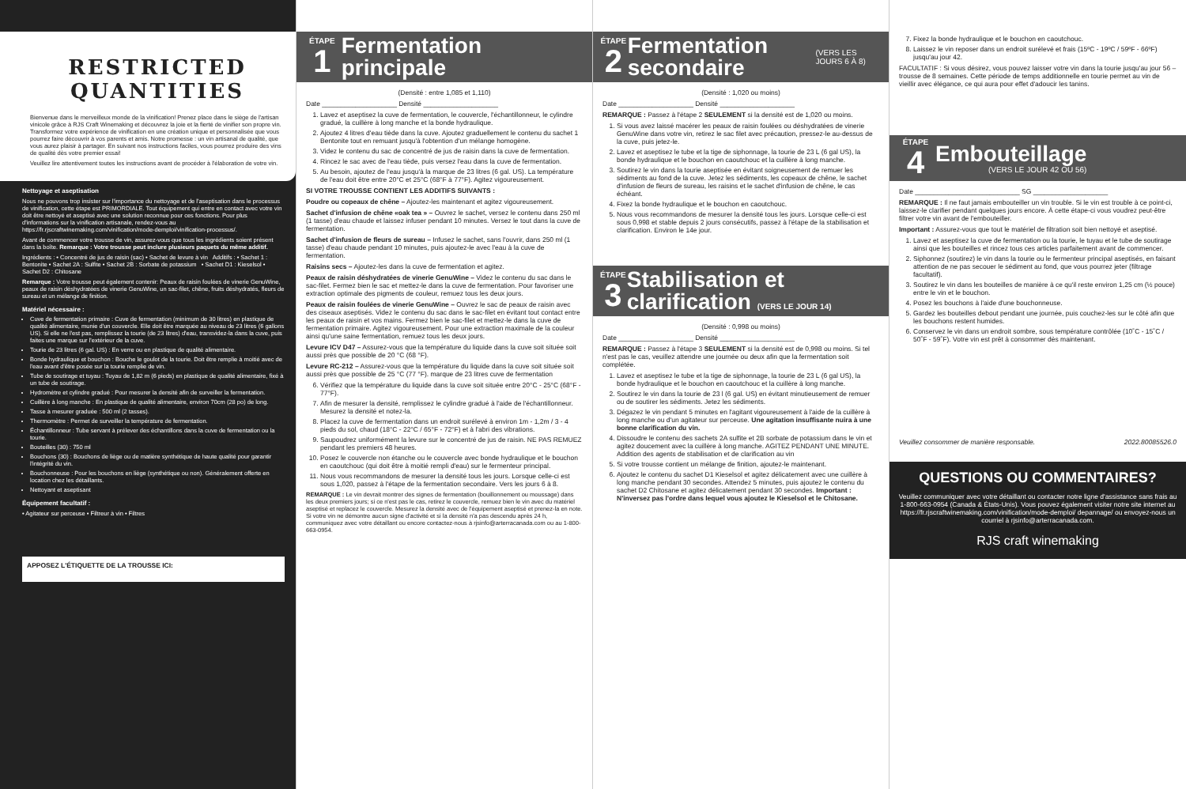RESTRICTED
QUANTITIES
Bienvenue dans le merveilleux monde de la vinification! Prenez place dans le siège de l'artisan vinicole grâce à RJS Craft Winemaking et découvrez la joie et la fierté de vinifier son propre vin. Transformez votre expérience de vinification en une création unique et personnalisée que vous pourrez faire découvrir à vos parents et amis. Notre promesse : un vin artisanal de qualité, que vous aurez plaisir à partager. En suivant nos instructions faciles, vous pourrez produire des vins de qualité dès votre premier essai!
Veuillez lire attentivement toutes les instructions avant de procéder à l'élaboration de votre vin.
Nettoyage et aseptisation
Nous ne pouvons trop insister sur l'importance du nettoyage et de l'aseptisation dans le processus de vinification, cette étape est PRIMORDIALE. Tout équipement qui entre en contact avec votre vin doit être nettoyé et aseptisé avec une solution reconnue pour ces fonctions. Pour plus d'informations sur la vinification artisanale, rendez-vous au https://fr.rjscraftwinemaking.com/vinification/mode-demploi/vinification-processus/.
Avant de commencer votre trousse de vin, assurez-vous que tous les ingrédients soient présent dans la boîte. Remarque : Votre trousse peut inclure plusieurs paquets du même additif.
Ingrédients : • Concentré de jus de raisin (sac) • Sachet de levure à vin Additifs : • Sachet 1 : Bentonite • Sachet 2A : Sulfite • Sachet 2B : Sorbate de potassium • Sachet D1 : Kieselsol • Sachet D2 : Chitosane
Remarque : Votre trousse peut également contenir: Peaux de raisin foulées de vinerie GenuWine, peaux de raisin déshydratées de vinerie GenuWine, un sac-filet, chêne, fruits déshydratés, fleurs de sureau et un mélange de finition.
Matériel nécessaire :
Cuve de fermentation primaire : Cuve de fermentation (minimum de 30 litres) en plastique de qualité alimentaire, munie d'un couvercle. Elle doit être marquée au niveau de 23 litres (6 gallons US). Si elle ne l'est pas, remplissez la tourie (de 23 litres) d'eau, transvidez-la dans la cuve, puis faites une marque sur l'extérieur de la cuve.
Tourie de 23 litres (6 gal. US) : En verre ou en plastique de qualité alimentaire.
Bonde hydraulique et bouchon : Bouche le goulot de la tourie. Doit être remplie à moitié avec de l'eau avant d'être posée sur la tourie remplie de vin.
Tube de soutirage et tuyau : Tuyau de 1,82 m (6 pieds) en plastique de qualité alimentaire, fixé à un tube de soutirage.
Hydromètre et cylindre gradué : Pour mesurer la densité afin de surveiller la fermentation.
Cuillère à long manche : En plastique de qualité alimentaire, environ 70cm (28 po) de long.
Tasse à mesurer graduée : 500 ml (2 tasses).
Thermomètre : Permet de surveiller la température de fermentation.
Échantillonneur : Tube servant à prélever des échantillons dans la cuve de fermentation ou la tourie.
Bouteilles (30) : 750 ml
Bouchons (30) : Bouchons de liège ou de matière synthétique de haute qualité pour garantir l'intégrité du vin.
Bouchonneuse : Pour les bouchons en liège (synthétique ou non). Généralement offerte en location chez les détaillants.
Nettoyant et aseptisant
Équipement facultatif :
• Agitateur sur perceuse • Filtreur à vin • Filtres
APPOSEZ L'ÉTIQUETTE DE LA TROUSSE ICI:
ÉTAPE
1
Fermentation principale
(Densité : entre 1,085 et 1,110)
Date ____________________ Densité ____________________
1. Lavez et aseptisez la cuve de fermentation, le couvercle, l'échantillonneur, le cylindre gradué, la cuillère à long manche et la bonde hydraulique.
2. Ajoutez 4 litres d'eau tiède dans la cuve. Ajoutez graduellement le contenu du sachet 1 Bentonite tout en remuant jusqu'à l'obtention d'un mélange homogène.
3. Videz le contenu du sac de concentré de jus de raisin dans la cuve de fermentation.
4. Rincez le sac avec de l'eau tiède, puis versez l'eau dans la cuve de fermentation.
5. Au besoin, ajoutez de l'eau jusqu'à la marque de 23 litres (6 gal. US). La température de l'eau doit être entre 20°C et 25°C (68°F à 77°F). Agitez vigoureusement.
SI VOTRE TROUSSE CONTIENT LES ADDITIFS SUIVANTS :
Poudre ou copeaux de chêne – Ajoutez-les maintenant et agitez vigoureusement.
Sachet d'infusion de chêne «oak tea » – Ouvrez le sachet, versez le contenu dans 250 ml (1 tasse) d'eau chaude et laissez infuser pendant 10 minutes. Versez le tout dans la cuve de fermentation.
Sachet d'infusion de fleurs de sureau – Infusez le sachet, sans l'ouvrir, dans 250 ml (1 tasse) d'eau chaude pendant 10 minutes, puis ajoutez-le avec l'eau à la cuve de fermentation.
Raisins secs – Ajoutez-les dans la cuve de fermentation et agitez.
Peaux de raisin déshydratées de vinerie GenuWine – Videz le contenu du sac dans le sac-filet. Fermez bien le sac et mettez-le dans la cuve de fermentation. Pour favoriser une extraction optimale des pigments de couleur, remuez tous les deux jours.
Peaux de raisin foulées de vinerie GenuWine – Ouvrez le sac de peaux de raisin avec des ciseaux aseptisés. Videz le contenu du sac dans le sac-filet en évitant tout contact entre les peaux de raisin et vos mains. Fermez bien le sac-filet et mettez-le dans la cuve de fermentation primaire. Agitez vigoureusement. Pour une extraction maximale de la couleur ainsi qu'une saine fermentation, remuez tous les deux jours.
Levure ICV D47 – Assurez-vous que la température du liquide dans la cuve soit située soit aussi près que possible de 20 °C (68 °F).
Levure RC-212 – Assurez-vous que la température du liquide dans la cuve soit située soit aussi près que possible de 25 °C (77 °F). marque de 23 litres cuve de fermentation
6. Vérifiez que la température du liquide dans la cuve soit située entre 20°C - 25°C (68°F - 77°F).
7. Afin de mesurer la densité, remplissez le cylindre gradué à l'aide de l'échantillonneur. Mesurez la densité et notez-la.
8. Placez la cuve de fermentation dans un endroit surélevé à environ 1m - 1,2m / 3 - 4 pieds du sol, chaud (18°C - 22°C / 65°F - 72°F) et à l'abri des vibrations.
9. Saupoudrez uniformément la levure sur le concentré de jus de raisin. NE PAS REMUEZ pendant les premiers 48 heures.
10. Posez le couvercle non étanche ou le couvercle avec bonde hydraulique et le bouchon en caoutchouc (qui doit être à moitié rempli d'eau) sur le fermenteur principal.
11. Nous vous recommandons de mesurer la densité tous les jours. Lorsque celle-ci est sous 1,020, passez à l'étape de la fermentation secondaire. Vers les jours 6 à 8.
REMARQUE : Le vin devrait montrer des signes de fermentation (bouillonnement ou moussage) dans les deux premiers jours; si ce n'est pas le cas, retirez le couvercle, remuez bien le vin avec du matériel aseptisé et replacez le couvercle. Mesurez la densité avec de l'équipement aseptisé et prenez-la en note. Si votre vin ne démontre aucun signe d'activité et si la densité n'a pas descendu après 24 h, communiquez avec votre détaillant ou encore contactez-nous à rjsinfo@arterracanada.com ou au 1-800-663-0954.
ÉTAPE
2
Fermentation secondaire
(VERS LES JOURS 6 À 8)
(Densité : 1,020 ou moins)
Date ____________________ Densité ____________________
REMARQUE : Passez à l'étape 2 SEULEMENT si la densité est de 1,020 ou moins.
1. Si vous avez laissé macérer les peaux de raisin foulées ou déshydratées de vinerie GenuWine dans votre vin, retirez le sac filet avec précaution, pressez-le au-dessus de la cuve, puis jetez-le.
2. Lavez et aseptisez le tube et la tige de siphonnage, la tourie de 23 L (6 gal US), la bonde hydraulique et le bouchon en caoutchouc et la cuillère à long manche.
3. Soutirez le vin dans la tourie aseptisée en évitant soigneusement de remuer les sédiments au fond de la cuve. Jetez les sédiments, les copeaux de chêne, le sachet d'infusion de fleurs de sureau, les raisins et le sachet d'infusion de chêne, le cas échéant.
4. Fixez la bonde hydraulique et le bouchon en caoutchouc.
5. Nous vous recommandons de mesurer la densité tous les jours. Lorsque celle-ci est sous 0,998 et stable depuis 2 jours consécutifs, passez à l'étape de la stabilisation et clarification. Environ le 14e jour.
ÉTAPE
3
Stabilisation et clarification (VERS LE JOUR 14)
(Densité : 0,998 ou moins)
Date ____________________ Densité ____________________
REMARQUE : Passez à l'étape 3 SEULEMENT si la densité est de 0,998 ou moins. Si tel n'est pas le cas, veuillez attendre une journée ou deux afin que la fermentation soit complétée.
1. Lavez et aseptisez le tube et la tige de siphonnage, la tourie de 23 L (6 gal US), la bonde hydraulique et le bouchon en caoutchouc et la cuillère à long manche.
2. Soutirez le vin dans la tourie de 23 l (6 gal. US) en évitant minutieusement de remuer ou de soutirer les sédiments. Jetez les sédiments.
3. Dégazez le vin pendant 5 minutes en l'agitant vigoureusement à l'aide de la cuillère à long manche ou d'un agitateur sur perceuse. Une agitation insuffisante nuira à une bonne clarification du vin.
4. Dissoudre le contenu des sachets 2A sulfite et 2B sorbate de potassium dans le vin et agitez doucement avec la cuillère à long manche. AGITEZ PENDANT UNE MINUTE. Addition des agents de stabilisation et de clarification au vin
5. Si votre trousse contient un mélange de finition, ajoutez-le maintenant.
6. Ajoutez le contenu du sachet D1 Kieselsol et agitez délicatement avec une cuillère à long manche pendant 30 secondes. Attendez 5 minutes, puis ajoutez le contenu du sachet D2 Chitosane et agitez délicatement pendant 30 secondes. Important : N'inversez pas l'ordre dans lequel vous ajoutez le Kieselsol et le Chitosane.
7. Fixez la bonde hydraulique et le bouchon en caoutchouc.
8. Laissez le vin reposer dans un endroit surélevé et frais (15ºC - 19ºC / 59ºF - 66ºF) jusqu'au jour 42.
FACULTATIF : Si vous désirez, vous pouvez laisser votre vin dans la tourie jusqu'au jour 56 – trousse de 8 semaines. Cette période de temps additionnelle en tourie permet au vin de vieillir avec élégance, ce qui aura pour effet d'adoucir les tanins.
ÉTAPE
4
Embouteillage
(VERS LE JOUR 42 OU 56)
Date ____________________________ SG ____________________
REMARQUE : Il ne faut jamais embouteiller un vin trouble. Si le vin est trouble à ce point-ci, laissez-le clarifier pendant quelques jours encore. À cette étape-ci vous voudrez peut-être filtrer votre vin avant de l'embouteiller.
Important : Assurez-vous que tout le matériel de filtration soit bien nettoyé et aseptisé.
1. Lavez et aseptisez la cuve de fermentation ou la tourie, le tuyau et le tube de soutirage ainsi que les bouteilles et rincez tous ces articles parfaitement avant de commencer.
2. Siphonnez (soutirez) le vin dans la tourie ou le fermenteur principal aseptisés, en faisant attention de ne pas secouer le sédiment au fond, que vous pourrez jeter (filtrage facultatif).
3. Soutirez le vin dans les bouteilles de manière à ce qu'il reste environ 1,25 cm (½ pouce) entre le vin et le bouchon.
4. Posez les bouchons à l'aide d'une bouchonneuse.
5. Gardez les bouteilles debout pendant une journée, puis couchez-les sur le côté afin que les bouchons restent humides.
6. Conservez le vin dans un endroit sombre, sous température contrôlée (10˚C - 15˚C / 50˚F - 59˚F). Votre vin est prêt à consommer dès maintenant.
Veuillez consommer de manière responsable. 2022.80085526.0
QUESTIONS OU COMMENTAIRES?
Veuillez communiquer avec votre détaillant ou contacter notre ligne d'assistance sans frais au 1-800-663-0954 (Canada & États-Unis). Vous pouvez également visiter notre site internet au https://fr.rjscraftwinemaking.com/vinification/mode-demploi/ depannage/ ou envoyez-nous un courriel à rjsinfo@arterracanada.com.
RJS craft winemaking